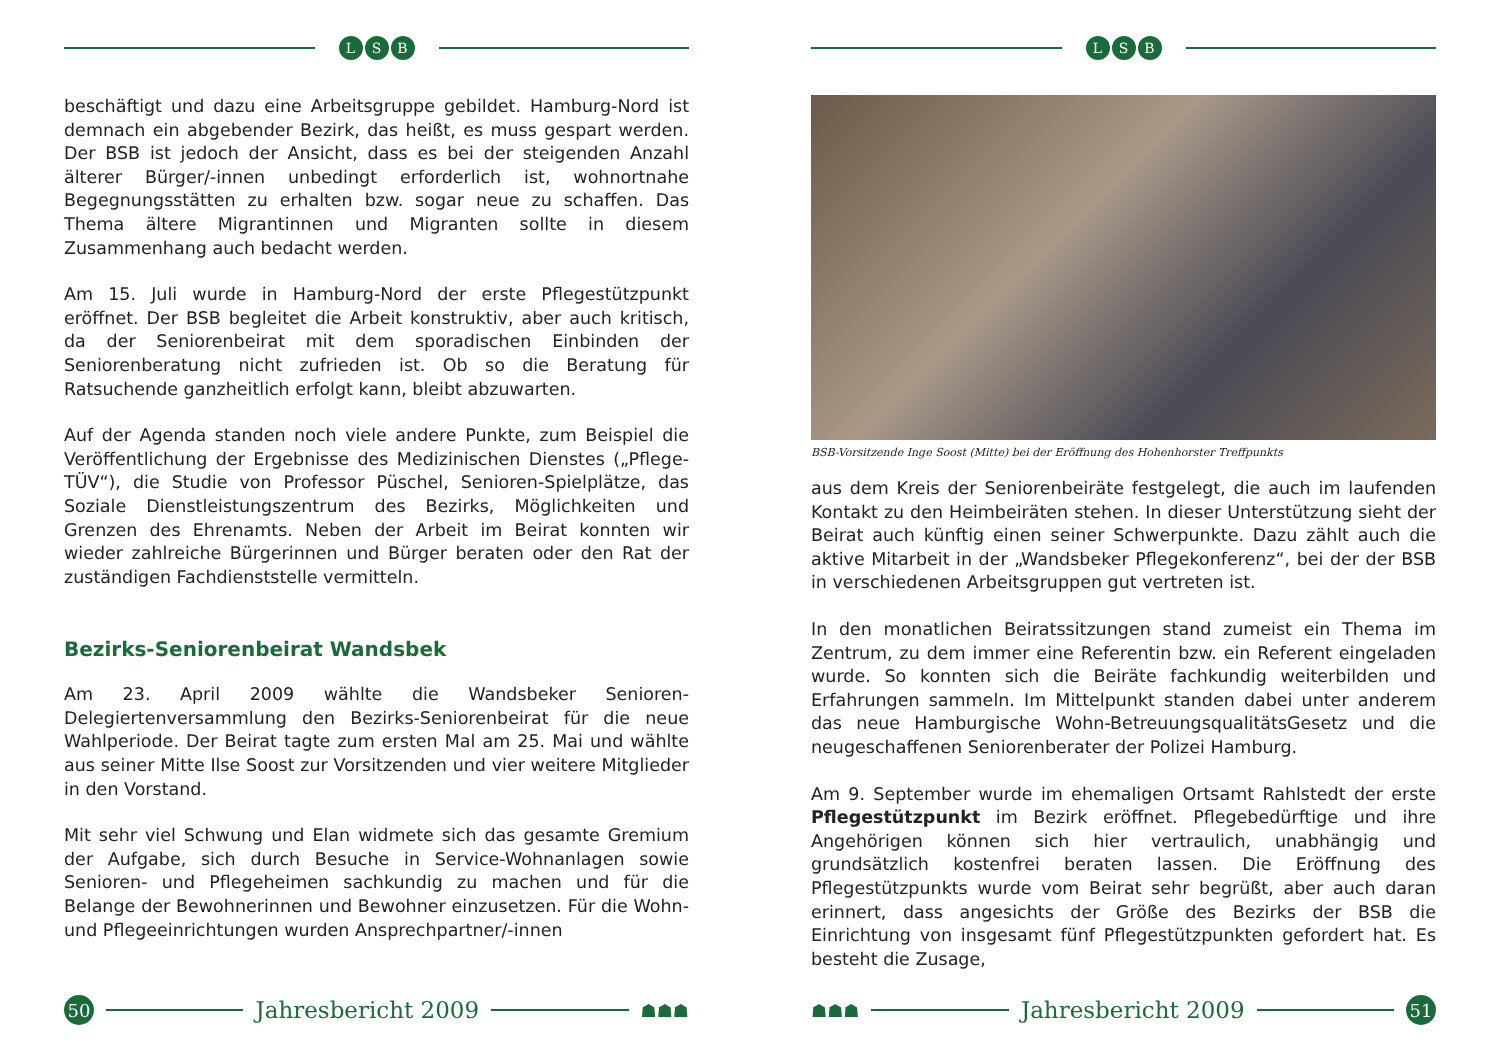L S B
beschäftigt und dazu eine Arbeitsgruppe gebildet. Hamburg-Nord ist demnach ein abgebender Bezirk, das heißt, es muss gespart werden. Der BSB ist jedoch der Ansicht, dass es bei der steigenden Anzahl älterer Bürger/-innen unbedingt erforderlich ist, wohnortnahe Begegnungsstätten zu erhalten bzw. sogar neue zu schaffen. Das Thema ältere Migrantinnen und Migranten sollte in diesem Zusammenhang auch bedacht werden.
Am 15. Juli wurde in Hamburg-Nord der erste Pflegestützpunkt eröffnet. Der BSB begleitet die Arbeit konstruktiv, aber auch kritisch, da der Seniorenbeirat mit dem sporadischen Einbinden der Seniorenberatung nicht zufrieden ist. Ob so die Beratung für Ratsuchende ganzheitlich erfolgt kann, bleibt abzuwarten.
Auf der Agenda standen noch viele andere Punkte, zum Beispiel die Veröffentlichung der Ergebnisse des Medizinischen Dienstes („Pflege-TÜV“), die Studie von Professor Püschel, Senioren-Spielplätze, das Soziale Dienstleistungszentrum des Bezirks, Möglichkeiten und Grenzen des Ehrenamts. Neben der Arbeit im Beirat konnten wir wieder zahlreiche Bürgerinnen und Bürger beraten oder den Rat der zuständigen Fachdienststelle vermitteln.
Bezirks-Seniorenbeirat Wandsbek
Am 23. April 2009 wählte die Wandsbeker Senioren-Delegiertenversammlung den Bezirks-Seniorenbeirat für die neue Wahlperiode. Der Beirat tagte zum ersten Mal am 25. Mai und wählte aus seiner Mitte Ilse Soost zur Vorsitzenden und vier weitere Mitglieder in den Vorstand.
Mit sehr viel Schwung und Elan widmete sich das gesamte Gremium der Aufgabe, sich durch Besuche in Service-Wohnanlagen sowie Senioren- und Pflegeheimen sachkundig zu machen und für die Belange der Bewohnerinnen und Bewohner einzusetzen. Für die Wohn- und Pflegeeinrichtungen wurden Ansprechpartner/-innen
50
Jahresbericht 2009
☗☗☗
L S B
BSB-Vorsitzende Inge Soost (Mitte) bei der Eröffnung des Hohenhorster Treffpunkts
aus dem Kreis der Seniorenbeiräte festgelegt, die auch im laufenden Kontakt zu den Heimbeiräten stehen. In dieser Unterstützung sieht der Beirat auch künftig einen seiner Schwerpunkte. Dazu zählt auch die aktive Mitarbeit in der „Wandsbeker Pflegekonferenz“, bei der der BSB in verschiedenen Arbeitsgruppen gut vertreten ist.
In den monatlichen Beiratssitzungen stand zumeist ein Thema im Zentrum, zu dem immer eine Referentin bzw. ein Referent eingeladen wurde. So konnten sich die Beiräte fachkundig weiterbilden und Erfahrungen sammeln. Im Mittelpunkt standen dabei unter anderem das neue Hamburgische Wohn-BetreuungsqualitätsGesetz und die neugeschaffenen Seniorenberater der Polizei Hamburg.
Am 9. September wurde im ehemaligen Ortsamt Rahlstedt der erste Pflegestützpunkt im Bezirk eröffnet. Pflegebedürftige und ihre Angehörigen können sich hier vertraulich, unabhängig und grundsätzlich kostenfrei beraten lassen. Die Eröffnung des Pflegestützpunkts wurde vom Beirat sehr begrüßt, aber auch daran erinnert, dass angesichts der Größe des Bezirks der BSB die Einrichtung von insgesamt fünf Pflegestützpunkten gefordert hat. Es besteht die Zusage,
☗☗☗
Jahresbericht 2009
51